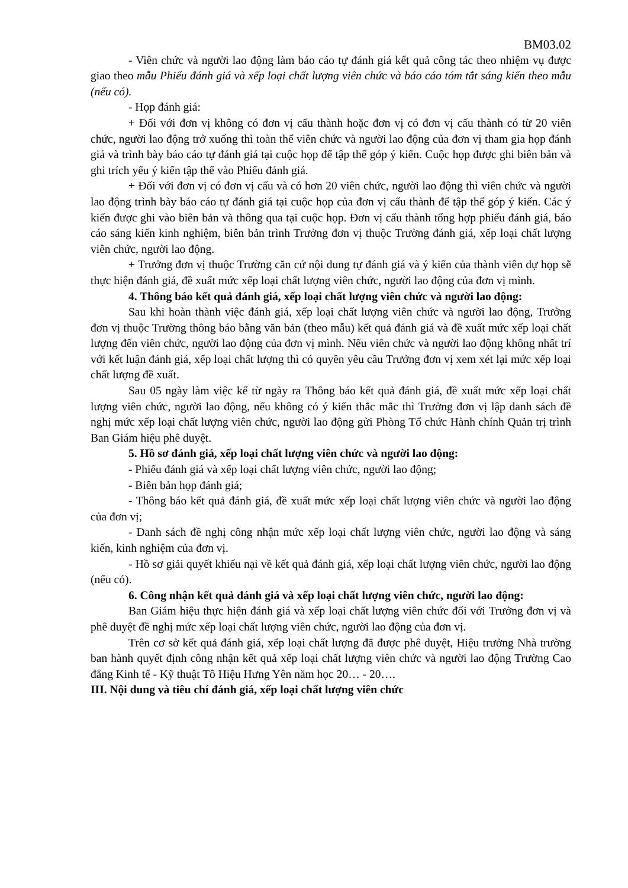BM03.02
- Viên chức và người lao động làm báo cáo tự đánh giá kết quả công tác theo nhiệm vụ được giao theo mẫu Phiếu đánh giá và xếp loại chất lượng viên chức và báo cáo tóm tắt sáng kiến theo mẫu (nếu có).
- Họp đánh giá:
+ Đối với đơn vị không có đơn vị cấu thành hoặc đơn vị có đơn vị cấu thành có từ 20 viên chức, người lao động trở xuống thì toàn thể viên chức và người lao động của đơn vị tham gia họp đánh giá và trình bày báo cáo tự đánh giá tại cuộc họp để tập thể góp ý kiến. Cuộc họp được ghi biên bản và ghi trích yếu ý kiến tập thể vào Phiếu đánh giá.
+ Đối với đơn vị có đơn vị cấu và có hơn 20 viên chức, người lao động thì viên chức và người lao động trình bày báo cáo tự đánh giá tại cuộc họp của đơn vị cấu thành để tập thể góp ý kiến. Các ý kiến được ghi vào biên bản và thông qua tại cuộc họp. Đơn vị cấu thành tổng hợp phiếu đánh giá, báo cáo sáng kiến kinh nghiệm, biên bản trình Trưởng đơn vị thuộc Trường đánh giá, xếp loại chất lượng viên chức, người lao động.
+ Trưởng đơn vị thuộc Trường căn cứ nội dung tự đánh giá và ý kiến của thành viên dự họp sẽ thực hiện đánh giá, đề xuất mức xếp loại chất lượng viên chức, người lao động của đơn vị mình.
4. Thông báo kết quả đánh giá, xếp loại chất lượng viên chức và người lao động:
Sau khi hoàn thành việc đánh giá, xếp loại chất lượng viên chức và người lao động, Trưởng đơn vị thuộc Trường thông báo bằng văn bản (theo mẫu) kết quả đánh giá và đề xuất mức xếp loại chất lượng đến viên chức, người lao động của đơn vị mình. Nếu viên chức và người lao động không nhất trí với kết luận đánh giá, xếp loại chất lượng thì có quyền yêu cầu Trưởng đơn vị xem xét lại mức xếp loại chất lượng đề xuất.
Sau 05 ngày làm việc kể từ ngày ra Thông báo kết quả đánh giá, đề xuất mức xếp loại chất lượng viên chức, người lao động, nếu không có ý kiến thắc mắc thì Trưởng đơn vị lập danh sách đề nghị mức xếp loại chất lượng viên chức, người lao động gửi Phòng Tổ chức Hành chính Quản trị trình Ban Giám hiệu phê duyệt.
5. Hồ sơ đánh giá, xếp loại chất lượng viên chức và người lao động:
- Phiếu đánh giá và xếp loại chất lượng viên chức, người lao động;
- Biên bản họp đánh giá;
- Thông báo kết quả đánh giá, đề xuất mức xếp loại chất lượng viên chức và người lao động của đơn vị;
- Danh sách đề nghị công nhận mức xếp loại chất lượng viên chức, người lao động và sáng kiến, kinh nghiệm của đơn vị.
- Hồ sơ giải quyết khiếu nại về kết quả đánh giá, xếp loại chất lượng viên chức, người lao động (nếu có).
6. Công nhận kết quả đánh giá và xếp loại chất lượng viên chức, người lao động:
Ban Giám hiệu thực hiện đánh giá và xếp loại chất lượng viên chức đối với Trưởng đơn vị và phê duyệt đề nghị mức xếp loại chất lượng viên chức, người lao động của đơn vị.
Trên cơ sở kết quả đánh giá, xếp loại chất lượng đã được phê duyệt, Hiệu trưởng Nhà trường ban hành quyết định công nhận kết quả xếp loại chất lượng viên chức và người lao động Trường Cao đẳng Kinh tế - Kỹ thuật Tô Hiệu Hưng Yên năm học 20… - 20….
III. Nội dung và tiêu chí đánh giá, xếp loại chất lượng viên chức